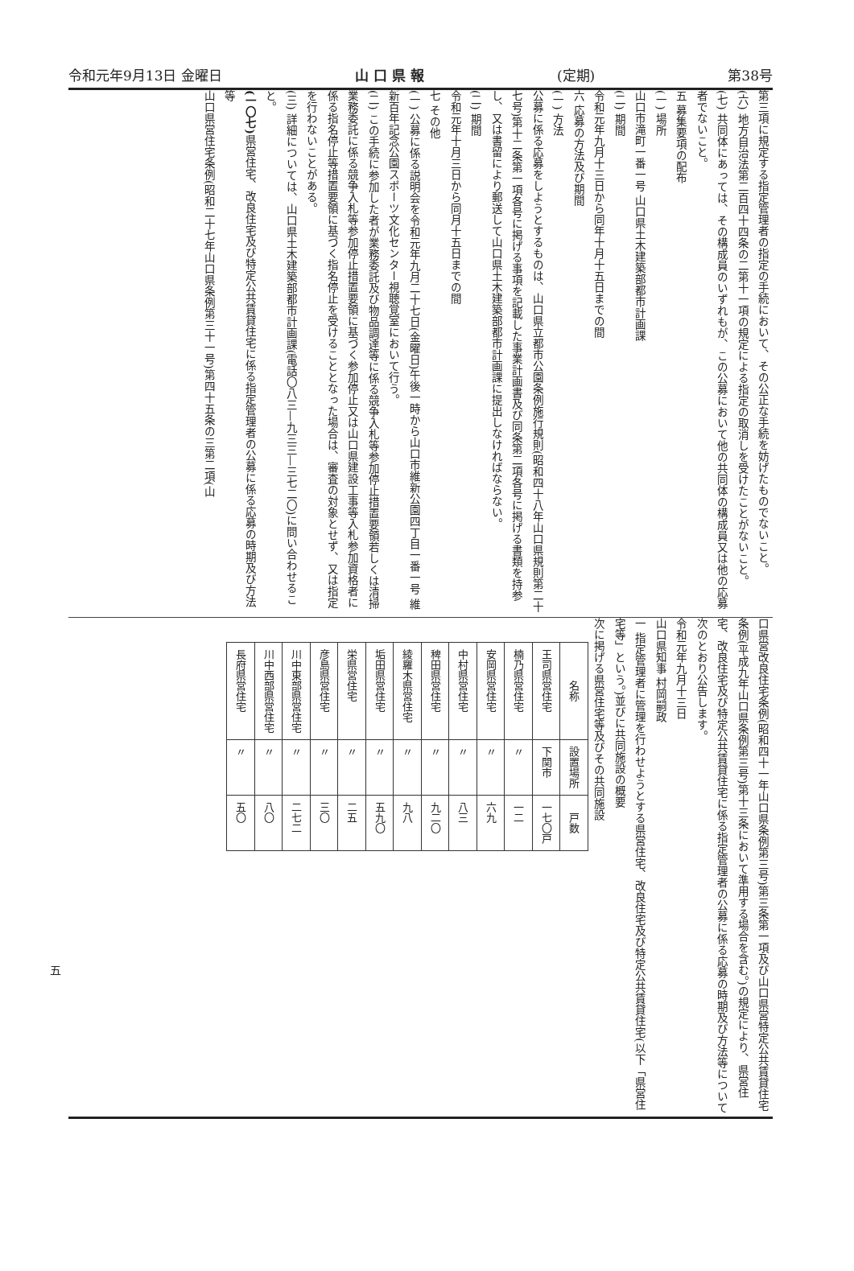令和元年9月13日 金曜日 山 口 県 報 (定期) 第38号
第三項に規定する指定管理者の指定の手続において、その公正な手続を妨げたものでないこと。
(六) 地方自治法第二百四十四条の二第十一項の規定による指定の取消しを受けたことがないこと。
(七) 共同体にあっては、その構成員のいずれもが、この公募において他の共同体の構成員又は他の応募者でないこと。
五 募集要項の配布
(一) 場所
山口市滝町一番一号 山口県土木建築部都市計画課
(二) 期間
令和元年九月十三日から同年十月十五日までの間
六 応募の方法及び期間
(一) 方法
公募に係る応募をしようとするものは、山口県立都市公園条例施行規則(昭和四十八年山口県規則第二十七号)第十二条第一項各号に掲げる事項を記載した事業計画書及び同条第二項各号に掲げる書類を持参し、又は書留により郵送して山口県土木建築部都市計画課に提出しなければならない。
(二) 期間
令和元年十月三日から同月十五日までの間
七 その他
(一) 公募に係る説明会を令和元年九月二十七日(金曜日)午後一時から山口市維新公園四丁目一番一号 維新百年記念公園スポーツ文化センター視聴覚室において行う。
(二) この手続に参加した者が業務委託及び物品調達等に係る競争入札等参加停止措置要領若しくは清掃業務委託に係る競争入札等参加停止措置要領に基づく参加停止又は山口県建設工事等入札参加資格者に係る指名停止等措置要領に基づく指名停止を受けることとなった場合は、審査の対象とせず、又は指定を行わないことがある。
(三) 詳細については、山口県土木建築部都市計画課(電話〇八三—九三三—三七二〇)に問い合わせること。
(一〇七) 県営住宅、改良住宅及び特定公共賃貸住宅に係る指定管理者の公募に係る応募の時期及び方法等
山口県営住宅条例(昭和二十七年山口県条例第三十一号)第四十五条の三第二項(山
口県営改良住宅条例(昭和四十一年山口県条例第三号)第三条第一項及び山口県営特定公共賃貸住宅条例(平成九年山口県条例第三号)第十三条において準用する場合を含む。)の規定により、県営住宅、改良住宅及び特定公共賃貸住宅に係る指定管理者の公募に係る応募の時期及び方法等について次のとおり公告します。
令和元年九月十三日
山口県知事 村岡嗣政
一 指定管理者に管理を行わせようとする県営住宅、改良住宅及び特定公共賃貸住宅(以下「県営住宅等」という。)並びに共同施設の概要
次に掲げる県営住宅等及びその共同施設
| 名称 | 設置場所 | 戸数 |
| --- | --- | --- |
| 王司県営住宅 | 下関市 | 一七〇戸 |
| 楠乃県営住宅 | 〃 | 一二 |
| 安岡県営住宅 | 〃 | 六九 |
| 中村県営住宅 | 〃 | 八三 |
| 稗田県営住宅 | 〃 | 九二〇 |
| 綾羅木県営住宅 | 〃 | 九八 |
| 垢田県営住宅 | 〃 | 五九〇 |
| 栄県営住宅 | 〃 | 二五 |
| 彦島県営住宅 | 〃 | 三〇 |
| 川中東部県営住宅 | 〃 | 二七二 |
| 川中西部県営住宅 | 〃 | 八〇 |
| 長府県営住宅 | 〃 | 五〇 |
五